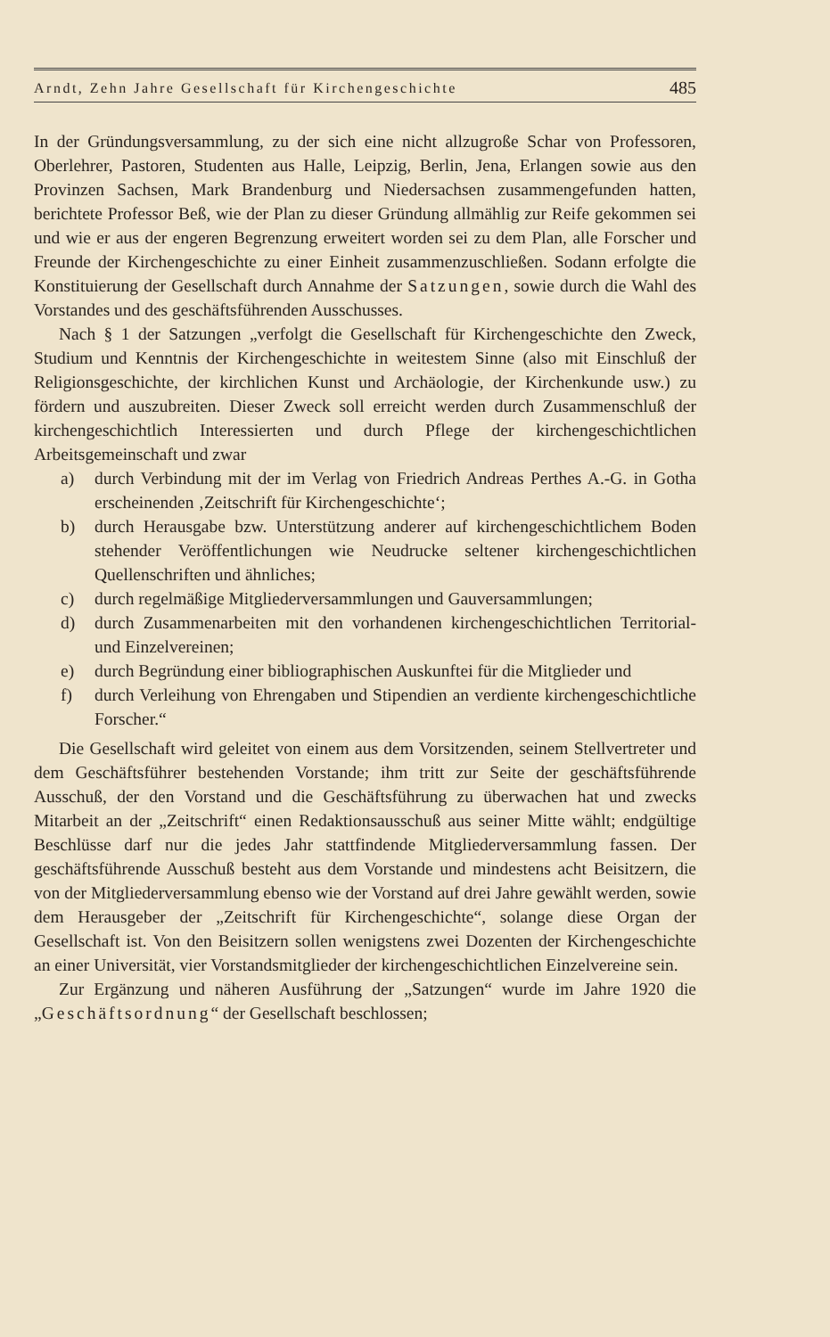Arndt, Zehn Jahre Gesellschaft für Kirchengeschichte 485
In der Gründungsversammlung, zu der sich eine nicht allzugroße Schar von Professoren, Oberlehrer, Pastoren, Studenten aus Halle, Leipzig, Berlin, Jena, Erlangen sowie aus den Provinzen Sachsen, Mark Brandenburg und Niedersachsen zusammengefunden hatten, berichtete Professor Beß, wie der Plan zu dieser Gründung allmählig zur Reife gekommen sei und wie er aus der engeren Begrenzung erweitert worden sei zu dem Plan, alle Forscher und Freunde der Kirchengeschichte zu einer Einheit zusammenzuschließen. Sodann erfolgte die Konstituierung der Gesellschaft durch Annahme der Satzungen, sowie durch die Wahl des Vorstandes und des geschäftsführenden Ausschusses.
Nach § 1 der Satzungen „verfolgt die Gesellschaft für Kirchengeschichte den Zweck, Studium und Kenntnis der Kirchengeschichte in weitestem Sinne (also mit Einschluß der Religionsgeschichte, der kirchlichen Kunst und Archäologie, der Kirchenkunde usw.) zu fördern und auszubreiten. Dieser Zweck soll erreicht werden durch Zusammenschluß der kirchengeschichtlich Interessierten und durch Pflege der kirchengeschichtlichen Arbeitsgemeinschaft und zwar
a) durch Verbindung mit der im Verlag von Friedrich Andreas Perthes A.-G. in Gotha erscheinenden ‚Zeitschrift für Kirchengeschichte‘;
b) durch Herausgabe bzw. Unterstützung anderer auf kirchengeschichtlichem Boden stehender Veröffentlichungen wie Neudrucke seltener kirchengeschichtlichen Quellenschriften und ähnliches;
c) durch regelmäßige Mitgliederversammlungen und Gauversammlungen;
d) durch Zusammenarbeiten mit den vorhandenen kirchengeschichtlichen Territorial- und Einzelvereinen;
e) durch Begründung einer bibliographischen Auskunftei für die Mitglieder und
f) durch Verleihung von Ehrengaben und Stipendien an verdiente kirchengeschichtliche Forscher.“
Die Gesellschaft wird geleitet von einem aus dem Vorsitzenden, seinem Stellvertreter und dem Geschäftsführer bestehenden Vorstande; ihm tritt zur Seite der geschäftsführende Ausschuß, der den Vorstand und die Geschäftsführung zu überwachen hat und zwecks Mitarbeit an der „Zeitschrift“ einen Redaktionsausschuß aus seiner Mitte wählt; endgültige Beschlüsse darf nur die jedes Jahr stattfindende Mitgliederversammlung fassen. Der geschäftsführende Ausschuß besteht aus dem Vorstande und mindestens acht Beisitzern, die von der Mitgliederversammlung ebenso wie der Vorstand auf drei Jahre gewählt werden, sowie dem Herausgeber der „Zeitschrift für Kirchengeschichte“, solange diese Organ der Gesellschaft ist. Von den Beisitzern sollen wenigstens zwei Dozenten der Kirchengeschichte an einer Universität, vier Vorstandsmitglieder der kirchengeschichtlichen Einzelvereine sein.
Zur Ergänzung und näheren Ausführung der „Satzungen“ wurde im Jahre 1920 die „Geschäftsordnung“ der Gesellschaft beschlossen;